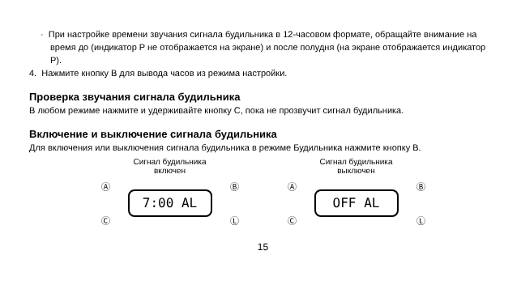· При настройке времени звучания сигнала будильника в 12-часовом формате, обращайте внимание на время до (индикатор P не отображается на экране) и после полудня (на экране отображается индикатор P).
4. Нажмите кнопку B для вывода часов из режима настройки.
Проверка звучания сигнала будильника
В любом режиме нажмите и удерживайте кнопку C, пока не прозвучит сигнал будильника.
Включение и выключение сигнала будильника
Для включения или выключения сигнала будильника в режиме Будильника нажмите кнопку B.
Сигнал будильника
включен
Ⓐ
Ⓒ
7:00 AL
Ⓑ
Ⓛ
Сигнал будильника
выключен
Ⓐ
Ⓒ
OFF AL
Ⓑ
Ⓛ
15